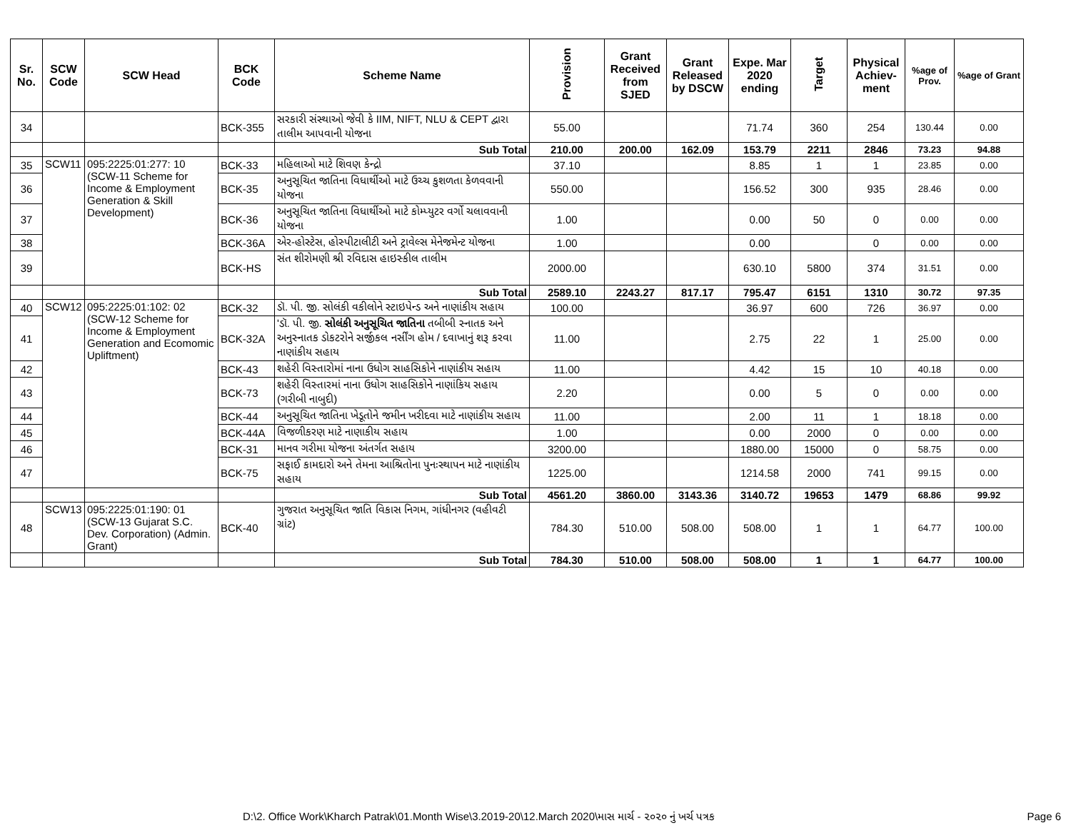| Sr. No. | SCW Code | SCW Head | BCK Code | Scheme Name | Provision | Grant Received from SJED | Grant Released by DSCW | Expe. Mar 2020 ending | Target | Physical Achiev-ment | %age of Prov. | %age of Grant |
| --- | --- | --- | --- | --- | --- | --- | --- | --- | --- | --- | --- | --- |
| 34 | | | BCK-355 | સરકારી સંસ્થાઓ જેવી કે IIM, NIFT, NLU & CEPT દ્વારા તાલીમ આપવાની યોજના | 55.00 | | | 71.74 | 360 | 254 | 130.44 | 0.00 |
| | | | | Sub Total | 210.00 | 200.00 | 162.09 | 153.79 | 2211 | 2846 | 73.23 | 94.88 |
| 35 | SCW11 | 095:2225:01:277: 10 (SCW-11 Scheme for Income & Employment Generation & Skill Development) | BCK-33 | મહિલાઓ માટે શિવણ કેન્દ્રો | 37.10 | | | 8.85 | 1 | 1 | 23.85 | 0.00 |
| 36 | | | BCK-35 | અનુસૂચિત જાતિના વિધાર્થીઓ માટે ઉચ્ચ કુશળતા કેળવવાની યોજના | 550.00 | | | 156.52 | 300 | 935 | 28.46 | 0.00 |
| 37 | | | BCK-36 | અનુસૂચિત જાતિના વિધાર્થીઓ માટે કોમ્પ્યુટર વર્ગો ચલાવવાની યોજના | 1.00 | | | 0.00 | 50 | 0 | 0.00 | 0.00 |
| 38 | | | BCK-36A | એર-હોસ્ટેસ, હોસ્પીટાલીટી અને ટ્રાવેલ્સ મેનેજમેન્ટ યોજના | 1.00 | | | 0.00 | | 0 | 0.00 | 0.00 |
| 39 | | | BCK-HS | સંત શીરોમણી શ્રી રવિદાસ હાઇસ્કીલ તાલીમ | 2000.00 | | | 630.10 | 5800 | 374 | 31.51 | 0.00 |
| | | | | Sub Total | 2589.10 | 2243.27 | 817.17 | 795.47 | 6151 | 1310 | 30.72 | 97.35 |
| 40 | SCW12 | 095:2225:01:102: 02 (SCW-12 Scheme for Income & Employment Generation and Ecomomic Upliftment) | BCK-32 | ડૉ. પી. જી. સોલંકી વકીલોને સ્ટાઇપેન્ડ અને નાણાંકીય સહાય | 100.00 | | | 36.97 | 600 | 726 | 36.97 | 0.00 |
| 41 | | | BCK-32A | 'ડૉ. પી. જી. સોલંકી અનુસૂચિત જાતિના તબીબી સ્નાતક અને અનુસ્નાતક ડોકટરોને સર્જીકલ નર્સીંગ હોમ / દવાખાનું શરૂ કરવા નાણાંકીય સહાય | 11.00 | | | 2.75 | 22 | 1 | 25.00 | 0.00 |
| 42 | | | BCK-43 | શહેરી વિસ્તારોમાં નાના ઉધોગ સાહસિકોને નાણાંકીય સહાય | 11.00 | | | 4.42 | 15 | 10 | 40.18 | 0.00 |
| 43 | | | BCK-73 | શહેરી વિસ્તારમાં નાના ઉધોગ સાહસિકોને નાણાંકિય સહાય (ગરીબી નાબુદી) | 2.20 | | | 0.00 | 5 | 0 | 0.00 | 0.00 |
| 44 | | | BCK-44 | અનુસૂચિત જાતિના ખેડૂતોને જમીન ખરીદવા માટે નાણાંકીય સહાય | 11.00 | | | 2.00 | 11 | 1 | 18.18 | 0.00 |
| 45 | | | BCK-44A | વિજળીકરણ માટે નાણાકીય સહાય | 1.00 | | | 0.00 | 2000 | 0 | 0.00 | 0.00 |
| 46 | | | BCK-31 | માનવ ગરીમા યોજના અંતર્ગત સહાય | 3200.00 | | | 1880.00 | 15000 | 0 | 58.75 | 0.00 |
| 47 | | | BCK-75 | સફાઈ કામદારો અને તેમના આશ્રિતોના પુનઃસ્થાપન માટે નાણાંકીય સહાય | 1225.00 | | | 1214.58 | 2000 | 741 | 99.15 | 0.00 |
| | | | | Sub Total | 4561.20 | 3860.00 | 3143.36 | 3140.72 | 19653 | 1479 | 68.86 | 99.92 |
| 48 | SCW13 | 095:2225:01:190: 01 (SCW-13 Gujarat S.C. Dev. Corporation) (Admin. Grant) | BCK-40 | ગુજરાત અનુસૂચિત જાતિ વિકાસ નિગમ, ગાંધીનગર (વહીવટી ગ્રાંટ) | 784.30 | 510.00 | 508.00 | 508.00 | 1 | 1 | 64.77 | 100.00 |
| | | | | Sub Total | 784.30 | 510.00 | 508.00 | 508.00 | 1 | 1 | 64.77 | 100.00 |
D:\2. Office Work\Kharch Patrak\01.Month Wise\3.2019-20\12.March 2020\માસ માર્ચ - ૨૦૨૦ નું ખર્ચ પત્રક
Page 6